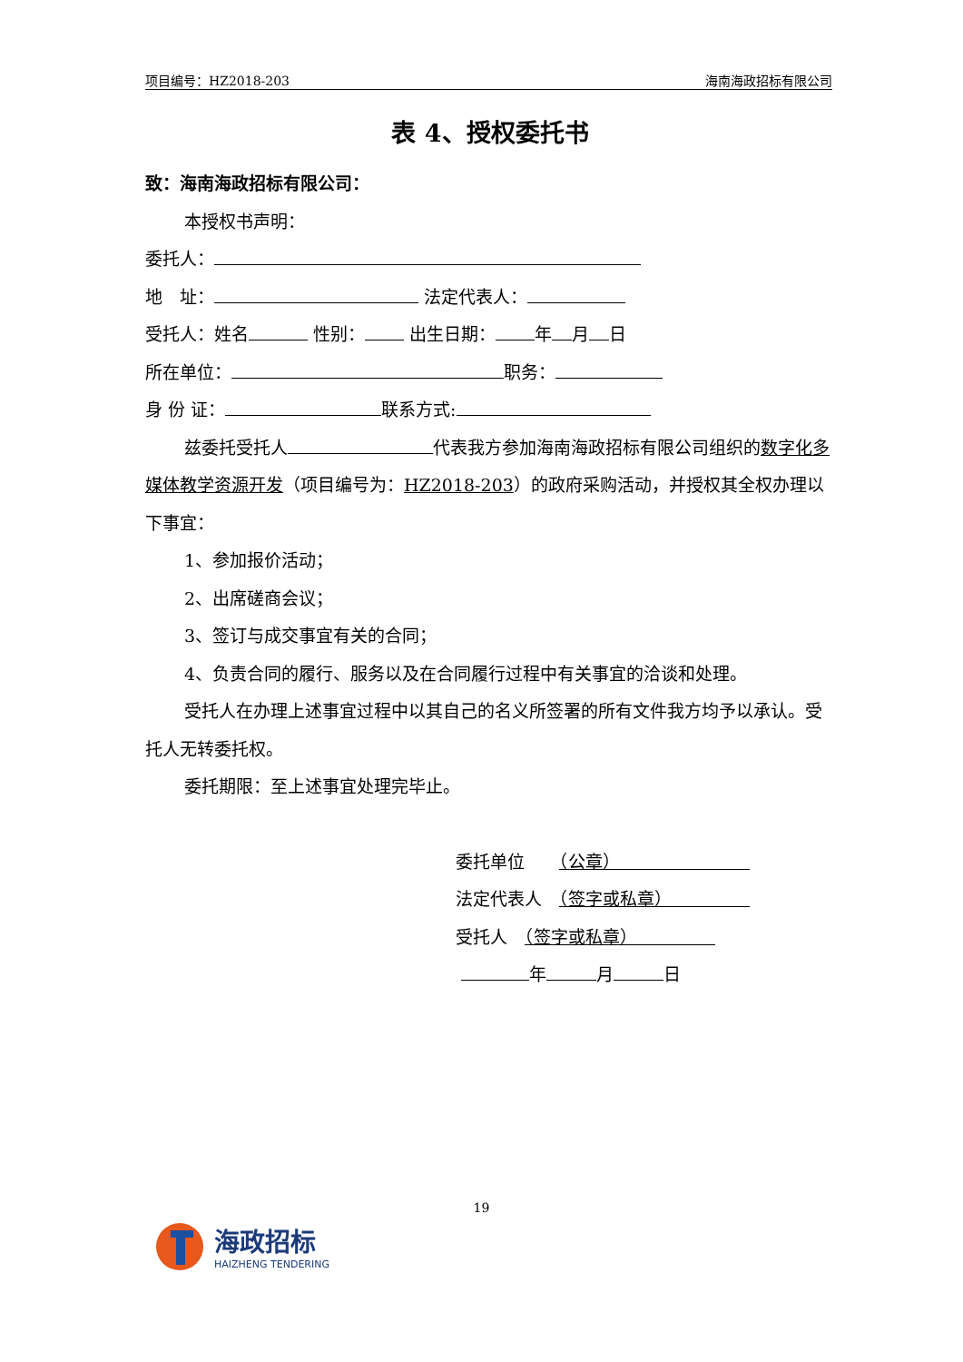项目编号：HZ2018-203 海南海政招标有限公司
表 4、授权委托书
致：海南海政招标有限公司：
本授权书声明：
委托人：
地　址： 法定代表人：
受托人：姓名 性别： 出生日期： 年 月 日
所在单位： 职务：
身 份 证： 联系方式:
兹委托受托人 代表我方参加海南海政招标有限公司组织的数字化多媒体教学资源开发（项目编号为：HZ2018-203）的政府采购活动，并授权其全权办理以下事宜：
1、参加报价活动；
2、出席磋商会议；
3、签订与成交事宜有关的合同；
4、负责合同的履行、服务以及在合同履行过程中有关事宜的洽谈和处理。
受托人在办理上述事宜过程中以其自己的名义所签署的所有文件我方均予以承认。受托人无转委托权。
委托期限：至上述事宜处理完毕止。
委托单位　　（公章）　　　　　　　　
法定代表人　（签字或私章）　　　　　
受托人　（签字或私章）　　　　　
年 月 日
19
海政招标
HAIZHENG TENDERING